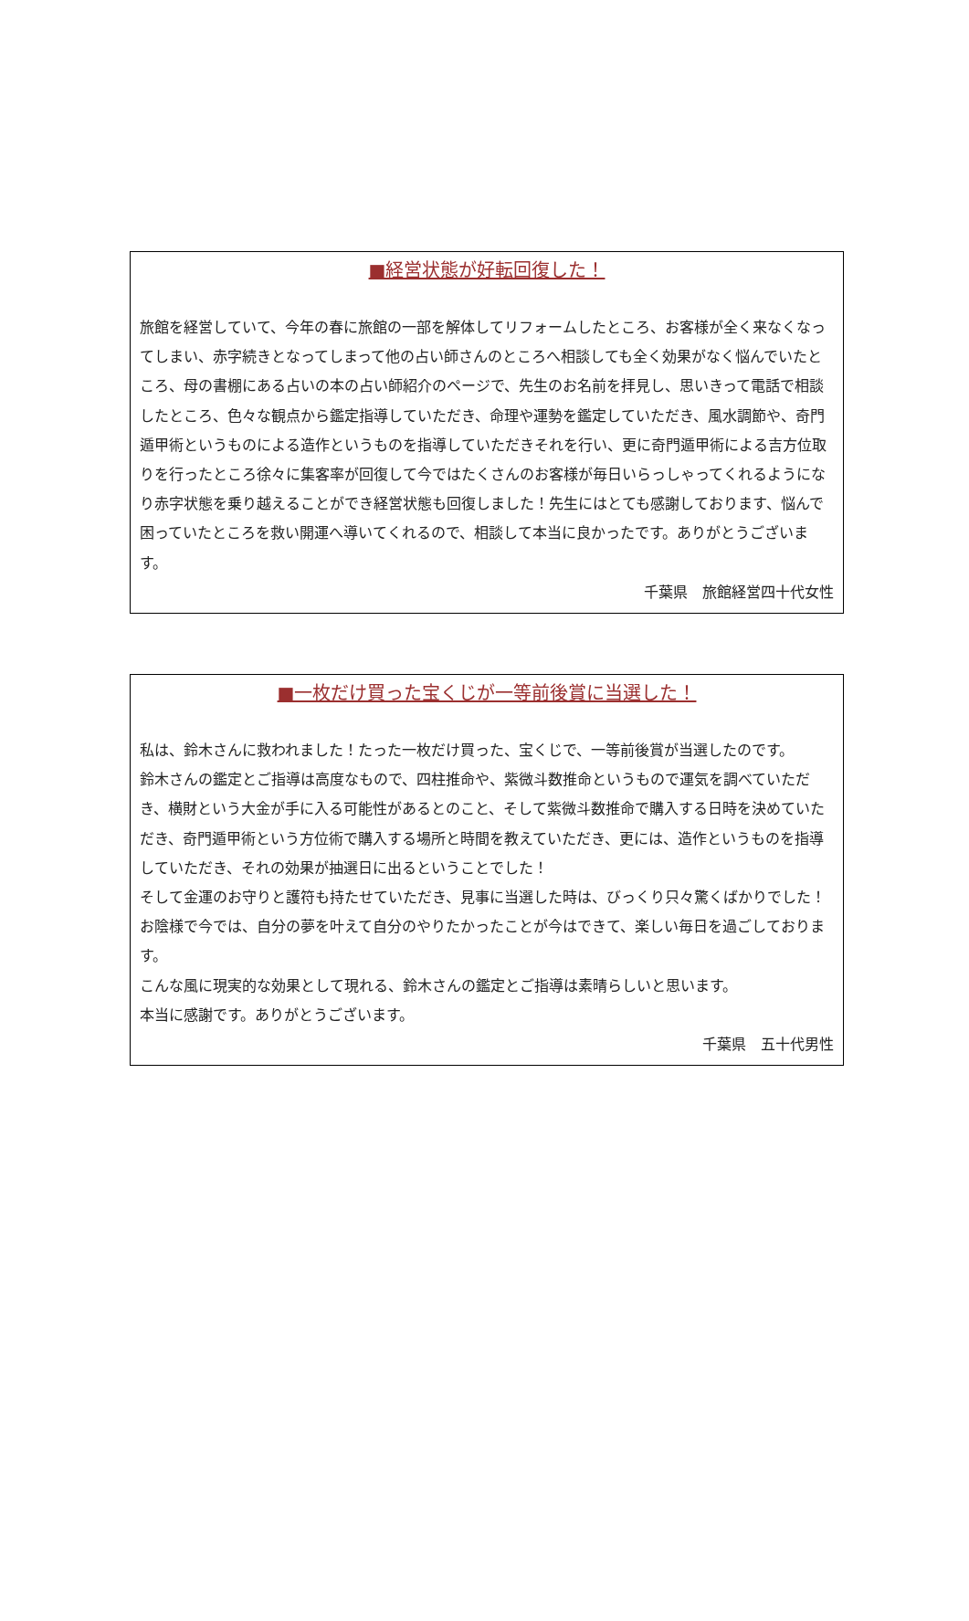■経営状態が好転回復した！
旅館を経営していて、今年の春に旅館の一部を解体してリフォームしたところ、お客様が全く来なくなってしまい、赤字続きとなってしまって他の占い師さんのところへ相談しても全く効果がなく悩んでいたところ、母の書棚にある占いの本の占い師紹介のページで、先生のお名前を拝見し、思いきって電話で相談したところ、色々な観点から鑑定指導していただき、命理や運勢を鑑定していただき、風水調節や、奇門遁甲術というものによる造作というものを指導していただきそれを行い、更に奇門遁甲術による吉方位取りを行ったところ徐々に集客率が回復して今ではたくさんのお客様が毎日いらっしゃってくれるようになり赤字状態を乗り越えることができ経営状態も回復しました！先生にはとても感謝しております、悩んで困っていたところを救い開運へ導いてくれるので、相談して本当に良かったです。ありがとうございます。
千葉県　旅館経営四十代女性
■一枚だけ買った宝くじが一等前後賞に当選した！
私は、鈴木さんに救われました！たった一枚だけ買った、宝くじで、一等前後賞が当選したのです。
鈴木さんの鑑定とご指導は高度なもので、四柱推命や、紫微斗数推命というもので運気を調べていただき、横財という大金が手に入る可能性があるとのこと、そして紫微斗数推命で購入する日時を決めていただき、奇門遁甲術という方位術で購入する場所と時間を教えていただき、更には、造作というものを指導していただき、それの効果が抽選日に出るということでした！
そして金運のお守りと護符も持たせていただき、見事に当選した時は、びっくり只々驚くばかりでした！
お陰様で今では、自分の夢を叶えて自分のやりたかったことが今はできて、楽しい毎日を過ごしております。
こんな風に現実的な効果として現れる、鈴木さんの鑑定とご指導は素晴らしいと思います。
本当に感謝です。ありがとうございます。
千葉県　五十代男性